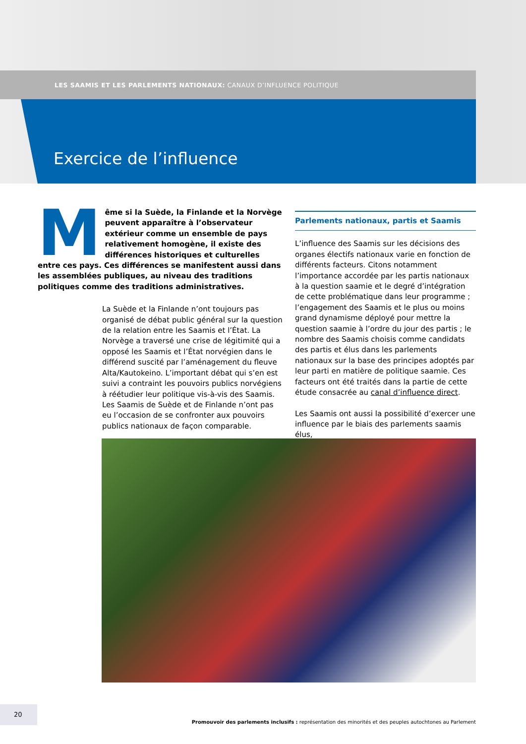LES SAAMIS ET LES PARLEMENTS NATIONAUX: CANAUX D’INFLUENCE POLITIQUE
Exercice de l’influence
Même si la Suède, la Finlande et la Norvège peuvent apparaître à l’observateur extérieur comme un ensemble de pays relativement homogène, il existe des différences historiques et culturelles entre ces pays. Ces différences se manifestent aussi dans les assemblées publiques, au niveau des traditions politiques comme des traditions administratives.
La Suède et la Finlande n’ont toujours pas organisé de débat public général sur la question de la relation entre les Saamis et l’État. La Norvège a traversé une crise de légitimité qui a opposé les Saamis et l’État norvégien dans le différend suscité par l’aménagement du fleuve Alta/Kautokeino. L’important débat qui s’en est suivi a contraint les pouvoirs publics norvégiens à réétudier leur politique vis-à-vis des Saamis. Les Saamis de Suède et de Finlande n’ont pas eu l’occasion de se confronter aux pouvoirs publics nationaux de façon comparable.
Parlements nationaux, partis et Saamis
L’influence des Saamis sur les décisions des organes électifs nationaux varie en fonction de différents facteurs. Citons notamment l’importance accordée par les partis nationaux à la question saamie et le degré d’intégration de cette problématique dans leur programme ; l’engagement des Saamis et le plus ou moins grand dynamisme déployé pour mettre la question saamie à l’ordre du jour des partis ; le nombre des Saamis choisis comme candidats des partis et élus dans les parlements nationaux sur la base des principes adoptés par leur parti en matière de politique saamie. Ces facteurs ont été traités dans la partie de cette étude consacrée au canal d’influence direct.
Les Saamis ont aussi la possibilité d’exercer une influence par le biais des parlements saamis élus,
20
Promouvoir des parlements inclusifs : représentation des minorités et des peuples autochtones au Parlement